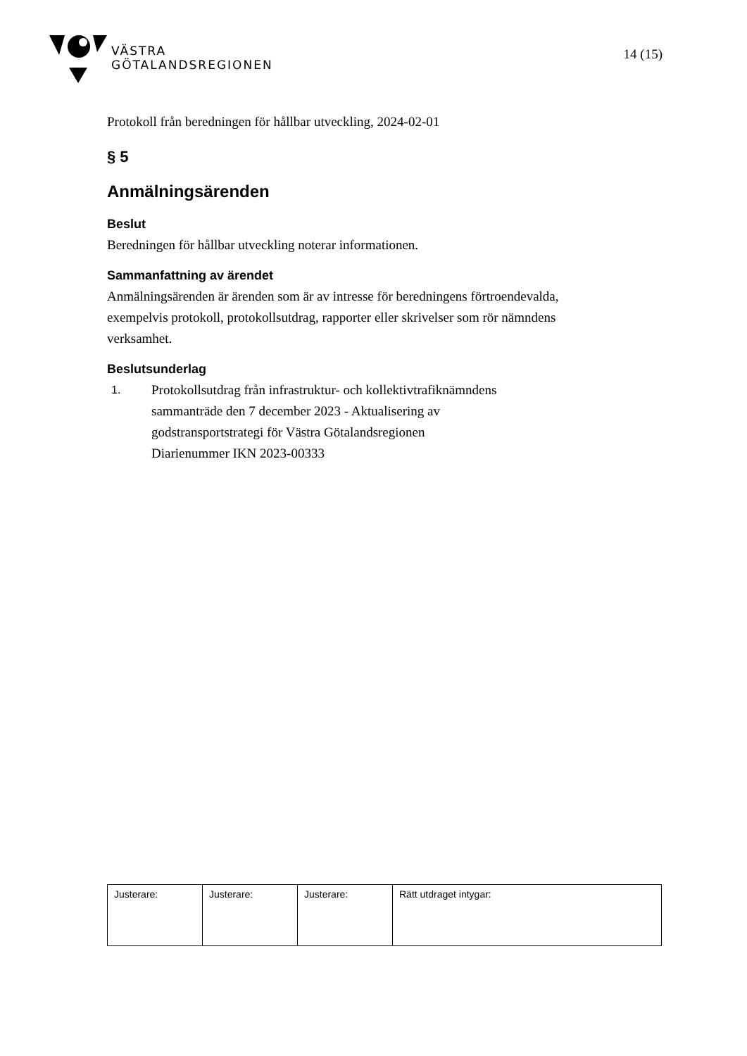VÄSTRA
GÖTALANDSREGIONEN
14 (15)
Protokoll från beredningen för hållbar utveckling, 2024-02-01
§ 5
Anmälningsärenden
Beslut
Beredningen för hållbar utveckling noterar informationen.
Sammanfattning av ärendet
Anmälningsärenden är ärenden som är av intresse för beredningens förtroendevalda, exempelvis protokoll, protokollsutdrag, rapporter eller skrivelser som rör nämndens verksamhet.
Beslutsunderlag
1.
Protokollsutdrag från infrastruktur- och kollektivtrafiknämndens
sammanträde den 7 december 2023 - Aktualisering av
godstransportstrategi för Västra Götalandsregionen
Diarienummer IKN 2023-00333
| Justerare: | Justerare: | Justerare: | Rätt utdraget intygar: |